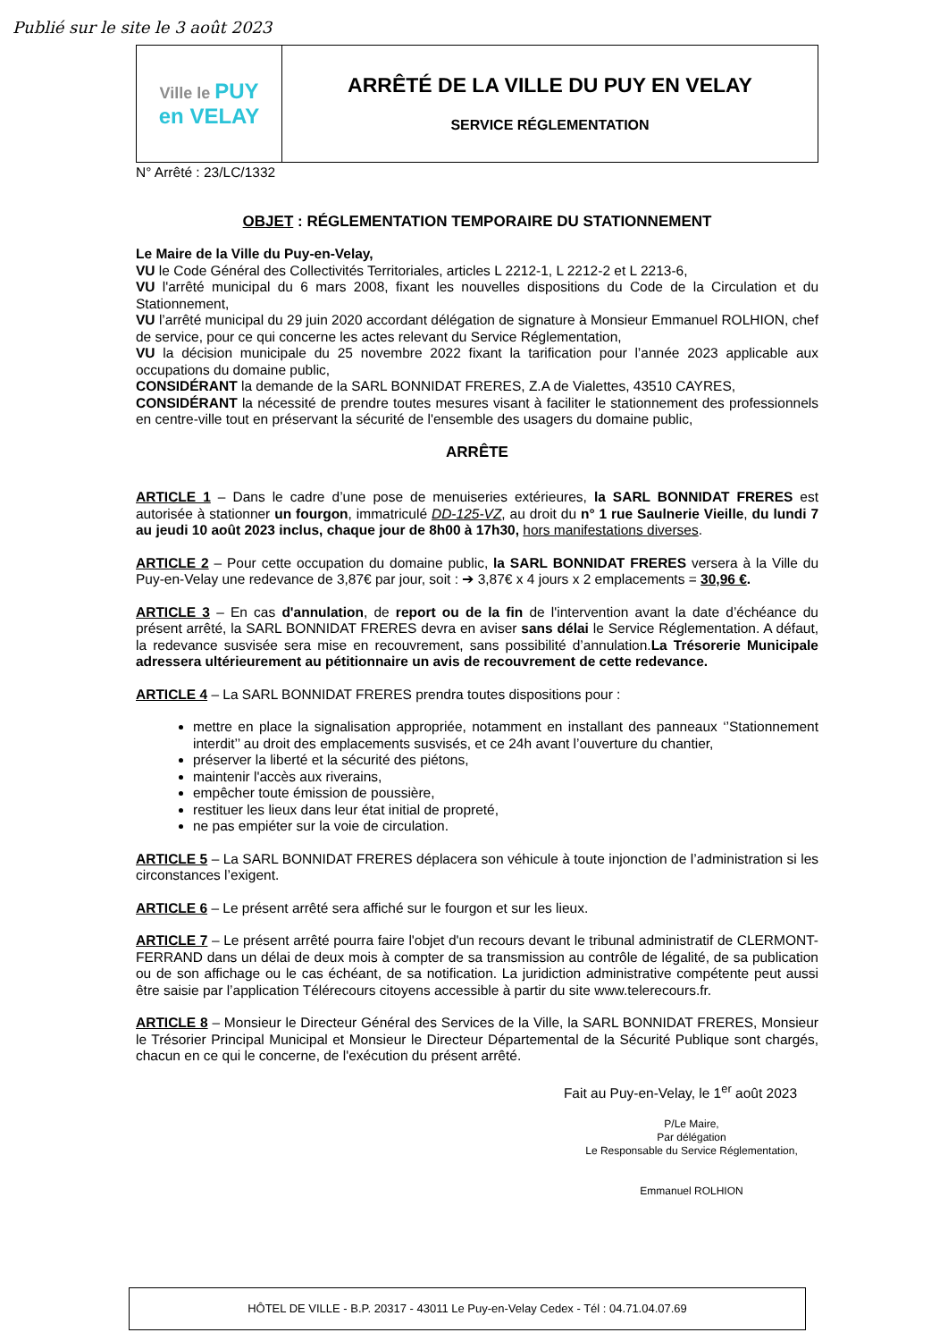Publié sur le site le 3 août 2023
Ville le PUY
en VELAY
ARRÊTÉ DE LA VILLE DU PUY EN VELAY
SERVICE RÉGLEMENTATION
N° Arrêté : 23/LC/1332
OBJET : RÉGLEMENTATION TEMPORAIRE DU STATIONNEMENT
Le Maire de la Ville du Puy-en-Velay,
VU le Code Général des Collectivités Territoriales, articles L 2212-1, L 2212-2 et L 2213-6,
VU l'arrêté municipal du 6 mars 2008, fixant les nouvelles dispositions du Code de la Circulation et du Stationnement,
VU l’arrêté municipal du 29 juin 2020 accordant délégation de signature à Monsieur Emmanuel ROLHION, chef de service, pour ce qui concerne les actes relevant du Service Réglementation,
VU la décision municipale du 25 novembre 2022 fixant la tarification pour l’année 2023 applicable aux occupations du domaine public,
CONSIDÉRANT la demande de la SARL BONNIDAT FRERES, Z.A de Vialettes, 43510 CAYRES,
CONSIDÉRANT la nécessité de prendre toutes mesures visant à faciliter le stationnement des professionnels en centre-ville tout en préservant la sécurité de l'ensemble des usagers du domaine public,
ARRÊTE
ARTICLE 1 – Dans le cadre d’une pose de menuiseries extérieures, la SARL BONNIDAT FRERES est autorisée à stationner un fourgon, immatriculé DD-125-VZ, au droit du n° 1 rue Saulnerie Vieille, du lundi 7 au jeudi 10 août 2023 inclus, chaque jour de 8h00 à 17h30, hors manifestations diverses.
ARTICLE 2 – Pour cette occupation du domaine public, la SARL BONNIDAT FRERES versera à la Ville du Puy-en-Velay une redevance de 3,87€ par jour, soit : ➔ 3,87€ x 4 jours x 2 emplacements = 30,96 €.
ARTICLE 3 – En cas d'annulation, de report ou de la fin de l'intervention avant la date d’échéance du présent arrêté, la SARL BONNIDAT FRERES devra en aviser sans délai le Service Réglementation. A défaut, la redevance susvisée sera mise en recouvrement, sans possibilité d’annulation.La Trésorerie Municipale adressera ultérieurement au pétitionnaire un avis de recouvrement de cette redevance.
ARTICLE 4 – La SARL BONNIDAT FRERES prendra toutes dispositions pour :
mettre en place la signalisation appropriée, notamment en installant des panneaux ‘’Stationnement interdit’’ au droit des emplacements susvisés, et ce 24h avant l’ouverture du chantier,
préserver la liberté et la sécurité des piétons,
maintenir l'accès aux riverains,
empêcher toute émission de poussière,
restituer les lieux dans leur état initial de propreté,
ne pas empiéter sur la voie de circulation.
ARTICLE 5 – La SARL BONNIDAT FRERES déplacera son véhicule à toute injonction de l’administration si les circonstances l’exigent.
ARTICLE 6 – Le présent arrêté sera affiché sur le fourgon et sur les lieux.
ARTICLE 7 – Le présent arrêté pourra faire l'objet d'un recours devant le tribunal administratif de CLERMONT-FERRAND dans un délai de deux mois à compter de sa transmission au contrôle de légalité, de sa publication ou de son affichage ou le cas échéant, de sa notification. La juridiction administrative compétente peut aussi être saisie par l’application Télérecours citoyens accessible à partir du site www.telerecours.fr.
ARTICLE 8 – Monsieur le Directeur Général des Services de la Ville, la SARL BONNIDAT FRERES, Monsieur le Trésorier Principal Municipal et Monsieur le Directeur Départemental de la Sécurité Publique sont chargés, chacun en ce qui le concerne, de l'exécution du présent arrêté.
Fait au Puy-en-Velay, le 1<sup>er</sup> août 2023
P/Le Maire,
Par délégation
Le Responsable du Service Réglementation,
Emmanuel ROLHION
HÔTEL DE VILLE - B.P. 20317 - 43011 Le Puy-en-Velay Cedex - Tél : 04.71.04.07.69